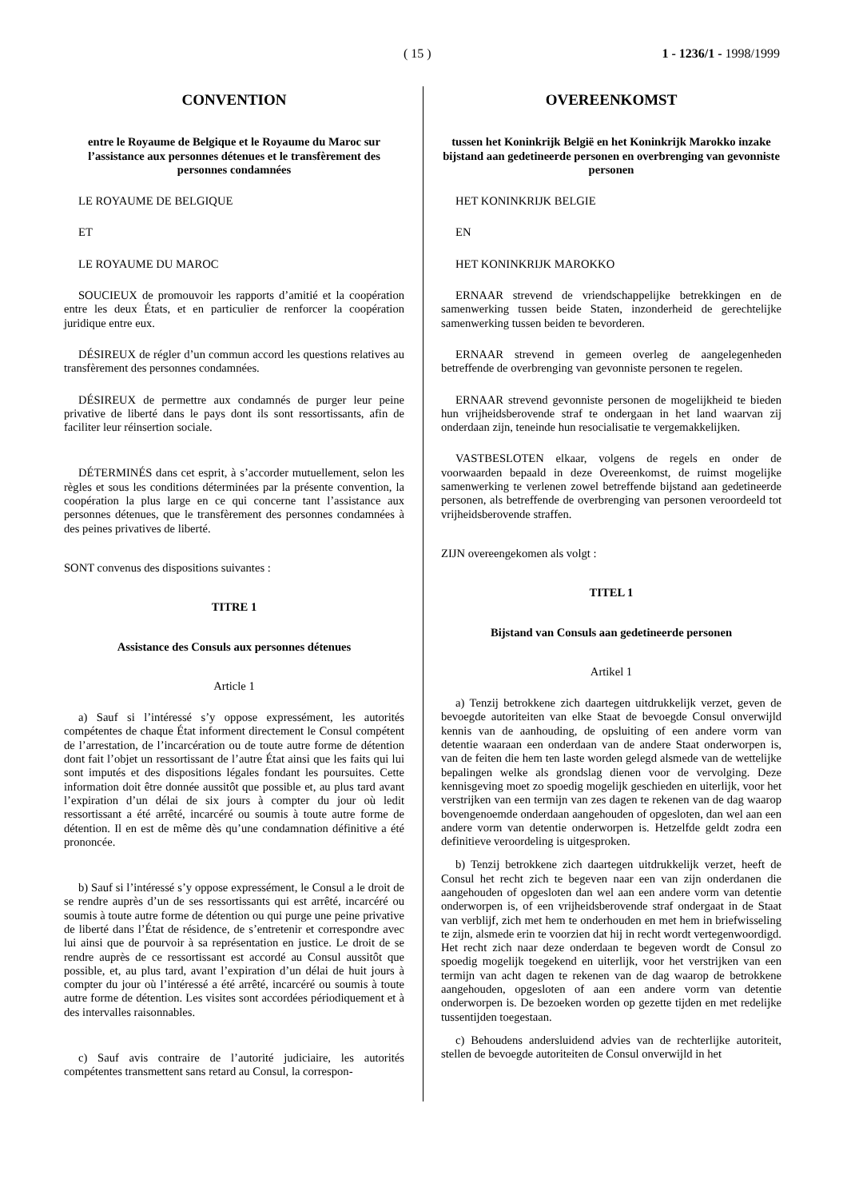( 15 ) 1 - 1236/1 - 1998/1999
CONVENTION
entre le Royaume de Belgique et le Royaume du Maroc sur l’assistance aux personnes détenues et le transfèrement des personnes condamnées
LE ROYAUME DE BELGIQUE
ET
LE ROYAUME DU MAROC
SOUCIEUX de promouvoir les rapports d’amitié et la coopération entre les deux États, et en particulier de renforcer la coopération juridique entre eux.
DÉSIREUX de régler d’un commun accord les questions relatives au transfèrement des personnes condamnées.
DÉSIREUX de permettre aux condamnés de purger leur peine privative de liberté dans le pays dont ils sont ressortissants, afin de faciliter leur réinsertion sociale.
DÉTERMINÉS dans cet esprit, à s’accorder mutuellement, selon les règles et sous les conditions déterminées par la présente convention, la coopération la plus large en ce qui concerne tant l’assistance aux personnes détenues, que le transfèrement des personnes condamnées à des peines privatives de liberté.
SONT convenus des dispositions suivantes :
TITRE 1
Assistance des Consuls aux personnes détenues
Article 1
a) Sauf si l’intéressé s’y oppose expressément, les autorités compétentes de chaque État informent directement le Consul compétent de l’arrestation, de l’incarcération ou de toute autre forme de détention dont fait l’objet un ressortissant de l’autre État ainsi que les faits qui lui sont imputés et des dispositions légales fondant les poursuites. Cette information doit être donnée aussitôt que possible et, au plus tard avant l’expiration d’un délai de six jours à compter du jour où ledit ressortissant a été arrêté, incarcéré ou soumis à toute autre forme de détention. Il en est de même dès qu’une condamnation définitive a été prononcée.
b) Sauf si l’intéressé s’y oppose expressément, le Consul a le droit de se rendre auprès d’un de ses ressortissants qui est arrêté, incarcéré ou soumis à toute autre forme de détention ou qui purge une peine privative de liberté dans l’État de résidence, de s’entretenir et correspondre avec lui ainsi que de pourvoir à sa représentation en justice. Le droit de se rendre auprès de ce ressortissant est accordé au Consul aussitôt que possible, et, au plus tard, avant l’expiration d’un délai de huit jours à compter du jour où l’intéressé a été arrêté, incarcéré ou soumis à toute autre forme de détention. Les visites sont accordées périodiquement et à des intervalles raisonnables.
c) Sauf avis contraire de l’autorité judiciaire, les autorités compétentes transmettent sans retard au Consul, la correspon-
OVEREENKOMST
tussen het Koninkrijk België en het Koninkrijk Marokko inzake bijstand aan gedetineerde personen en overbrenging van gevonniste personen
HET KONINKRIJK BELGIE
EN
HET KONINKRIJK MAROKKO
ERNAAR strevend de vriendschappelijke betrekkingen en de samenwerking tussen beide Staten, inzonderheid de gerechtelijke samenwerking tussen beiden te bevorderen.
ERNAAR strevend in gemeen overleg de aangelegenheden betreffende de overbrenging van gevonniste personen te regelen.
ERNAAR strevend gevonniste personen de mogelijkheid te bieden hun vrijheidsberovende straf te ondergaan in het land waarvan zij onderdaan zijn, teneinde hun resocialisatie te vergemakkelijken.
VASTBESLOTEN elkaar, volgens de regels en onder de voorwaarden bepaald in deze Overeenkomst, de ruimst mogelijke samenwerking te verlenen zowel betreffende bijstand aan gedetineerde personen, als betreffende de overbrenging van personen veroordeeld tot vrijheidsberovende straffen.
ZIJN overeengekomen als volgt :
TITEL 1
Bijstand van Consuls aan gedetineerde personen
Artikel 1
a) Tenzij betrokkene zich daartegen uitdrukkelijk verzet, geven de bevoegde autoriteiten van elke Staat de bevoegde Consul onverwijld kennis van de aanhouding, de opsluiting of een andere vorm van detentie waaraan een onderdaan van de andere Staat onderworpen is, van de feiten die hem ten laste worden gelegd alsmede van de wettelijke bepalingen welke als grondslag dienen voor de vervolging. Deze kennisgeving moet zo spoedig mogelijk geschieden en uiterlijk, voor het verstrijken van een termijn van zes dagen te rekenen van de dag waarop bovengenoemde onderdaan aangehouden of opgesloten, dan wel aan een andere vorm van detentie onderworpen is. Hetzelfde geldt zodra een definitieve veroordeling is uitgesproken.
b) Tenzij betrokkene zich daartegen uitdrukkelijk verzet, heeft de Consul het recht zich te begeven naar een van zijn onderdanen die aangehouden of opgesloten dan wel aan een andere vorm van detentie onderworpen is, of een vrijheidsberovende straf ondergaat in de Staat van verblijf, zich met hem te onderhouden en met hem in briefwisseling te zijn, alsmede erin te voorzien dat hij in recht wordt vertegenwoordigd. Het recht zich naar deze onderdaan te begeven wordt de Consul zo spoedig mogelijk toegekend en uiterlijk, voor het verstrijken van een termijn van acht dagen te rekenen van de dag waarop de betrokkene aangehouden, opgesloten of aan een andere vorm van detentie onderworpen is. De bezoeken worden op gezette tijden en met redelijke tussentijden toegestaan.
c) Behoudens andersluidend advies van de rechterlijke autoriteit, stellen de bevoegde autoriteiten de Consul onverwijld in het